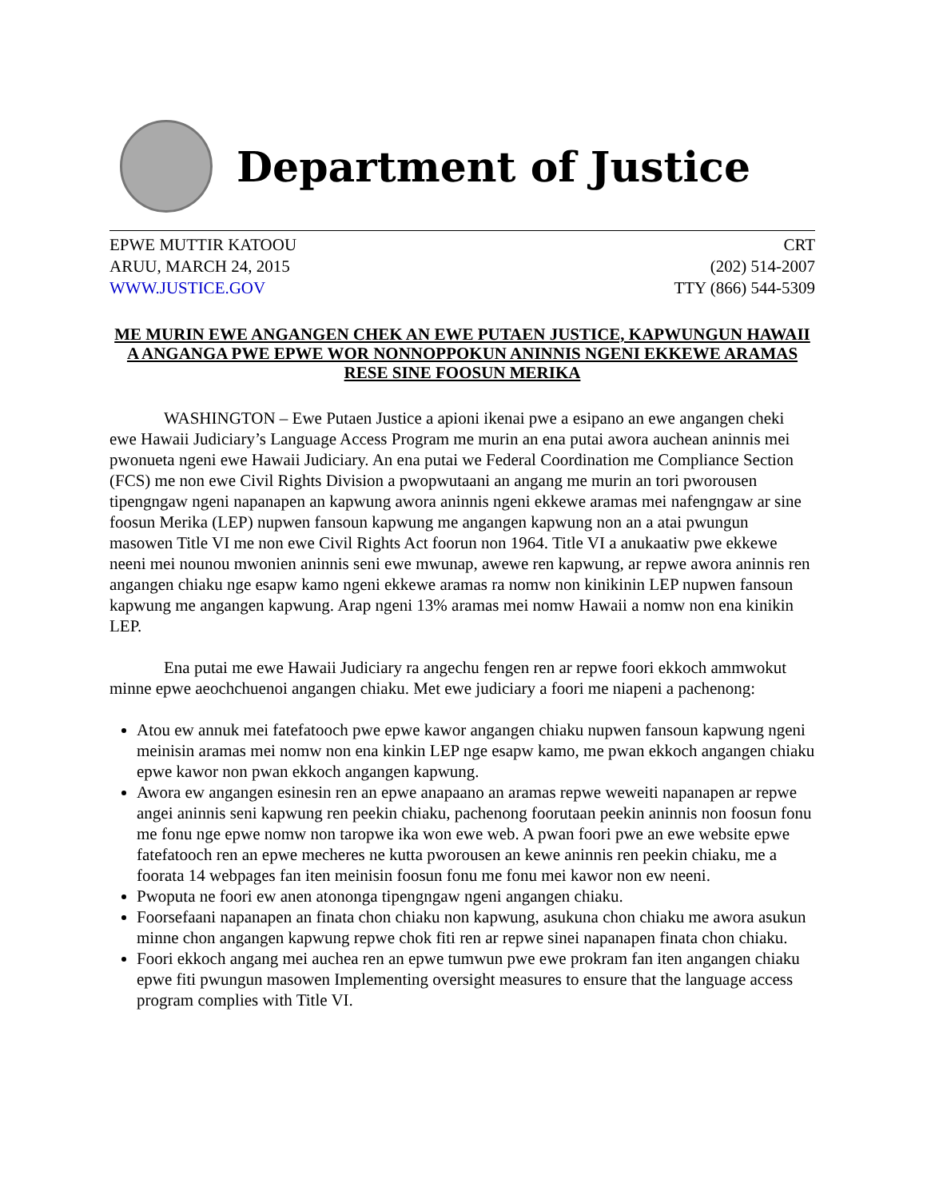Department of Justice
EPWE MUTTIR KATOOU
ARUU, MARCH 24, 2015
WWW.JUSTICE.GOV
CRT
(202) 514-2007
TTY (866) 544-5309
ME MURIN EWE ANGANGEN CHEK AN EWE PUTAEN JUSTICE, KAPWUNGUN HAWAII A ANGANGA PWE EPWE WOR NONNOPPOKUN ANINNIS NGENI EKKEWE ARAMAS RESE SINE FOOSUN MERIKA
WASHINGTON – Ewe Putaen Justice a apioni ikenai pwe a esipano an ewe angangen cheki ewe Hawaii Judiciary’s Language Access Program me murin an ena putai awora auchean aninnis mei pwonueta ngeni ewe Hawaii Judiciary. An ena putai we Federal Coordination me Compliance Section (FCS) me non ewe Civil Rights Division a pwopwutaani an angang me murin an tori pworousen tipengngaw ngeni napanapen an kapwung awora aninnis ngeni ekkewe aramas mei nafengngaw ar sine foosun Merika (LEP) nupwen fansoun kapwung me angangen kapwung non an a atai pwungun masowen Title VI me non ewe Civil Rights Act foorun non 1964. Title VI a anukaatiw pwe ekkewe neeni mei nounou mwonien aninnis seni ewe mwunap, awewe ren kapwung, ar repwe awora aninnis ren angangen chiaku nge esapw kamo ngeni ekkewe aramas ra nomw non kinikinin LEP nupwen fansoun kapwung me angangen kapwung. Arap ngeni 13% aramas mei nomw Hawaii a nomw non ena kinikin LEP.
Ena putai me ewe Hawaii Judiciary ra angechu fengen ren ar repwe foori ekkoch ammwokut minne epwe aeochchuenoi angangen chiaku. Met ewe judiciary a foori me niapeni a pachenong:
Atou ew annuk mei fatefatooch pwe epwe kawor angangen chiaku nupwen fansoun kapwung ngeni meinisin aramas mei nomw non ena kinkin LEP nge esapw kamo, me pwan ekkoch angangen chiaku epwe kawor non pwan ekkoch angangen kapwung.
Awora ew angangen esinesin ren an epwe anapaano an aramas repwe weweiti napanapen ar repwe angei aninnis seni kapwung ren peekin chiaku, pachenong foorutaan peekin aninnis non foosun fonu me fonu nge epwe nomw non taropwe ika won ewe web. A pwan foori pwe an ewe website epwe fatefatooch ren an epwe mecheres ne kutta pworousen an kewe aninnis ren peekin chiaku, me a foorata 14 webpages fan iten meinisin foosun fonu me fonu mei kawor non ew neeni.
Pwoputa ne foori ew anen atononga tipengngaw ngeni angangen chiaku.
Foorsefaani napanapen an finata chon chiaku non kapwung, asukuna chon chiaku me awora asukun minne chon angangen kapwung repwe chok fiti ren ar repwe sinei napanapen finata chon chiaku.
Foori ekkoch angang mei auchea ren an epwe tumwun pwe ewe prokram fan iten angangen chiaku epwe fiti pwungun masowen Implementing oversight measures to ensure that the language access program complies with Title VI.